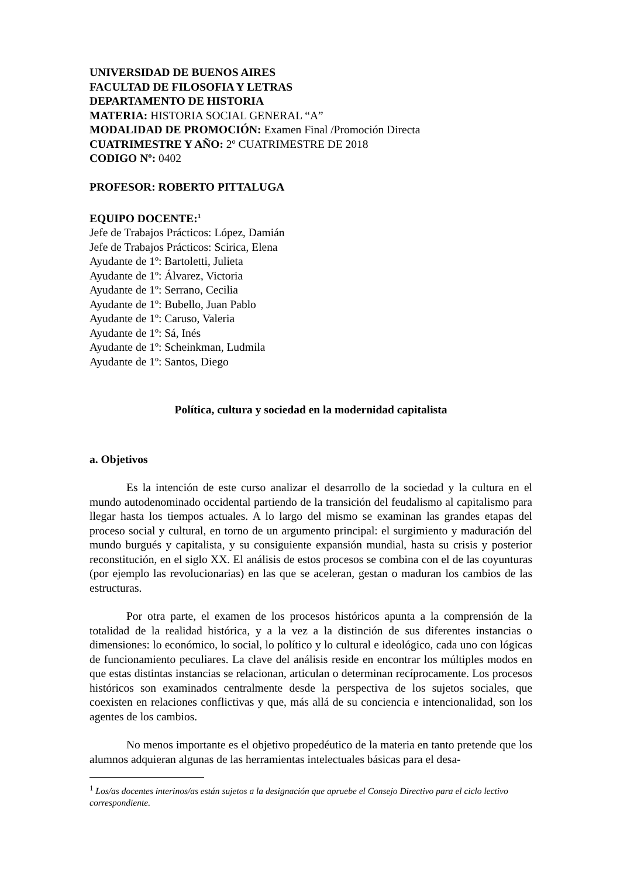UNIVERSIDAD DE BUENOS AIRES
FACULTAD DE FILOSOFIA Y LETRAS
DEPARTAMENTO DE HISTORIA
MATERIA: HISTORIA SOCIAL GENERAL “A”
MODALIDAD DE PROMOCIÓN: Examen Final /Promoción Directa
CUATRIMESTRE Y AÑO: 2º CUATRIMESTRE DE 2018
CODIGO Nº: 0402
PROFESOR: ROBERTO PITTALUGA
EQUIPO DOCENTE:<sup>1</sup>
Jefe de Trabajos Prácticos: López, Damián
Jefe de Trabajos Prácticos: Scirica, Elena
Ayudante de 1º: Bartoletti, Julieta
Ayudante de 1º: Álvarez, Victoria
Ayudante de 1º: Serrano, Cecilia
Ayudante de 1º: Bubello, Juan Pablo
Ayudante de 1º: Caruso, Valeria
Ayudante de 1º: Sá, Inés
Ayudante de 1º: Scheinkman, Ludmila
Ayudante de 1º: Santos, Diego
Política, cultura y sociedad en la modernidad capitalista
a. Objetivos
Es la intención de este curso analizar el desarrollo de la sociedad y la cultura en el mundo autodenominado occidental partiendo de la transición del feudalismo al capitalismo para llegar hasta los tiempos actuales. A lo largo del mismo se examinan las grandes etapas del proceso social y cultural, en torno de un argumento principal: el surgimiento y maduración del mundo burgués y capitalista, y su consiguiente expansión mundial, hasta su crisis y posterior reconstitución, en el siglo XX. El análisis de estos procesos se combina con el de las coyunturas (por ejemplo las revolucionarias) en las que se aceleran, gestan o maduran los cambios de las estructuras.
Por otra parte, el examen de los procesos históricos apunta a la comprensión de la totalidad de la realidad histórica, y a la vez a la distinción de sus diferentes instancias o dimensiones: lo económico, lo social, lo político y lo cultural e ideológico, cada uno con lógicas de funcionamiento peculiares. La clave del análisis reside en encontrar los múltiples modos en que estas distintas instancias se relacionan, articulan o determinan recíprocamente. Los procesos históricos son examinados centralmente desde la perspectiva de los sujetos sociales, que coexisten en relaciones conflictivas y que, más allá de su conciencia e intencionalidad, son los agentes de los cambios.
No menos importante es el objetivo propedéutico de la materia en tanto pretende que los alumnos adquieran algunas de las herramientas intelectuales básicas para el desa-
<sup>1</sup> Los/as docentes interinos/as están sujetos a la designación que apruebe el Consejo Directivo para el ciclo lectivo correspondiente.